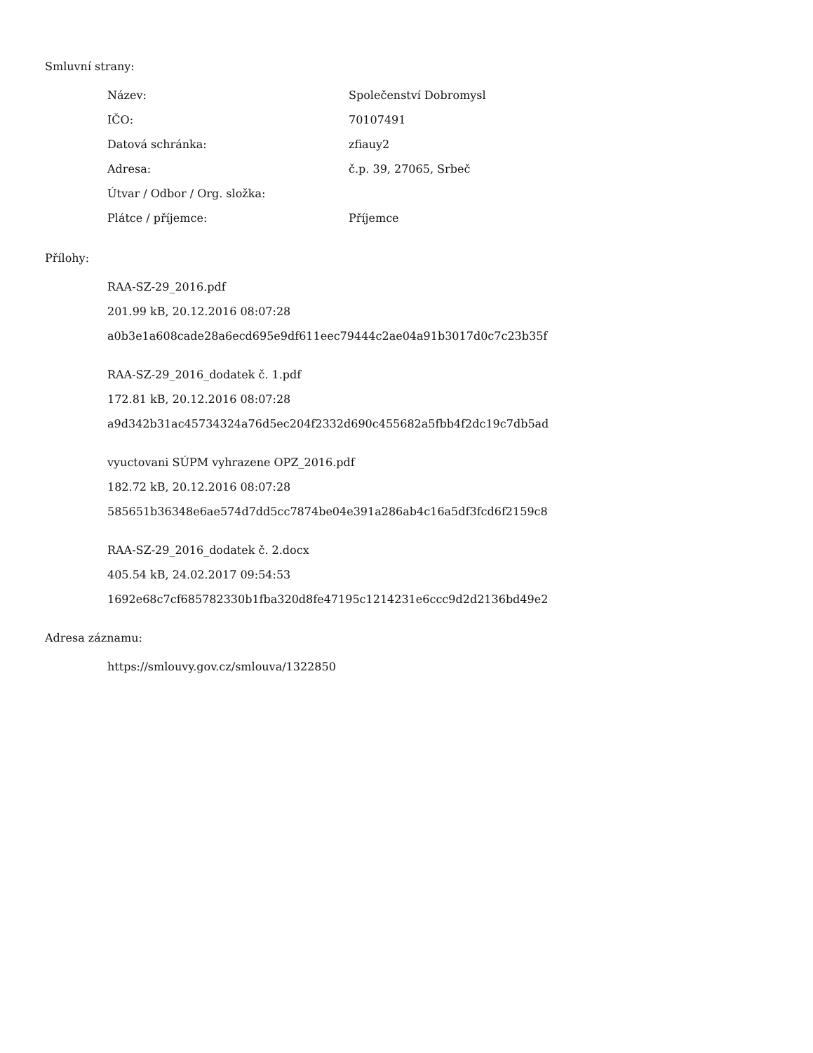Smluvní strany:
| Název: | Společenství Dobromysl |
| IČO: | 70107491 |
| Datová schránka: | zfiauy2 |
| Adresa: | č.p. 39, 27065, Srbeč |
| Útvar / Odbor / Org. složka: | |
| Plátce / příjemce: | Příjemce |
Přílohy:
RAA-SZ-29_2016.pdf
201.99 kB, 20.12.2016 08:07:28
a0b3e1a608cade28a6ecd695e9df611eec79444c2ae04a91b3017d0c7c23b35f
RAA-SZ-29_2016_dodatek č. 1.pdf
172.81 kB, 20.12.2016 08:07:28
a9d342b31ac45734324a76d5ec204f2332d690c455682a5fbb4f2dc19c7db5ad
vyuctovani SÚPM vyhrazene OPZ_2016.pdf
182.72 kB, 20.12.2016 08:07:28
585651b36348e6ae574d7dd5cc7874be04e391a286ab4c16a5df3fcd6f2159c8
RAA-SZ-29_2016_dodatek č. 2.docx
405.54 kB, 24.02.2017 09:54:53
1692e68c7cf685782330b1fba320d8fe47195c1214231e6ccc9d2d2136bd49e2
Adresa záznamu:
https://smlouvy.gov.cz/smlouva/1322850